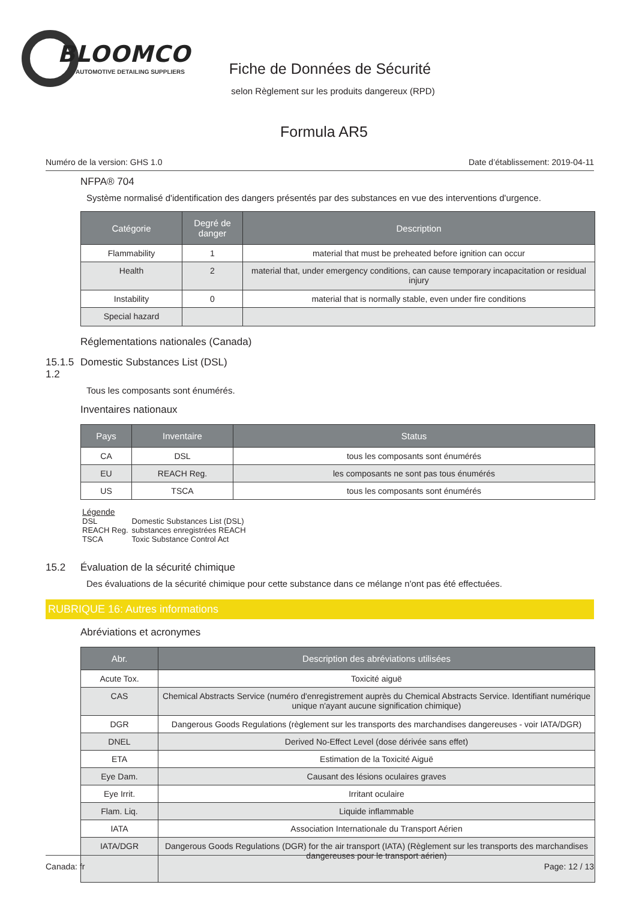BLOOMCO
AUTOMOTIVE DETAILING SUPPLIERS
Fiche de Données de Sécurité
selon Règlement sur les produits dangereux (RPD)
Formula AR5
Numéro de la version: GHS 1.0 Date d’établissement: 2019-04-11
NFPA® 704
Système normalisé d'identification des dangers présentés par des substances en vue des interventions d'urgence.
| Catégorie | Degré de danger | Description |
| --- | --- | --- |
| Flammability | 1 | material that must be preheated before ignition can occur |
| Health | 2 | material that, under emergency conditions, can cause temporary incapacitation or residual injury |
| Instability | 0 | material that is normally stable, even under fire conditions |
| Special hazard | | |
Réglementations nationales (Canada)
15.1.5 1.2 Domestic Substances List (DSL)
Tous les composants sont énumérés.
Inventaires nationaux
| Pays | Inventaire | Status |
| --- | --- | --- |
| CA | DSL | tous les composants sont énumérés |
| EU | REACH Reg. | les composants ne sont pas tous énumérés |
| US | TSCA | tous les composants sont énumérés |
Légende
| DSL | Domestic Substances List (DSL) |
| REACH Reg. | substances enregistrées REACH |
| TSCA | Toxic Substance Control Act |
15.2 Évaluation de la sécurité chimique
Des évaluations de la sécurité chimique pour cette substance dans ce mélange n'ont pas été effectuées.
RUBRIQUE 16: Autres informations
Abréviations et acronymes
| Abr. | Description des abréviations utilisées |
| --- | --- |
| Acute Tox. | Toxicité aiguë |
| CAS | Chemical Abstracts Service (numéro d'enregistrement auprès du Chemical Abstracts Service. Identifiant numérique unique n'ayant aucune signification chimique) |
| DGR | Dangerous Goods Regulations (règlement sur les transports des marchandises dangereuses - voir IATA/DGR) |
| DNEL | Derived No-Effect Level (dose dérivée sans effet) |
| ETA | Estimation de la Toxicité Aiguë |
| Eye Dam. | Causant des lésions oculaires graves |
| Eye Irrit. | Irritant oculaire |
| Flam. Liq. | Liquide inflammable |
| IATA | Association Internationale du Transport Aérien |
| IATA/DGR | Dangerous Goods Regulations (DGR) for the air transport (IATA) (Règlement sur les transports des marchandises dangereuses pour le transport aérien) |
Canada: fr Page: 12 / 13